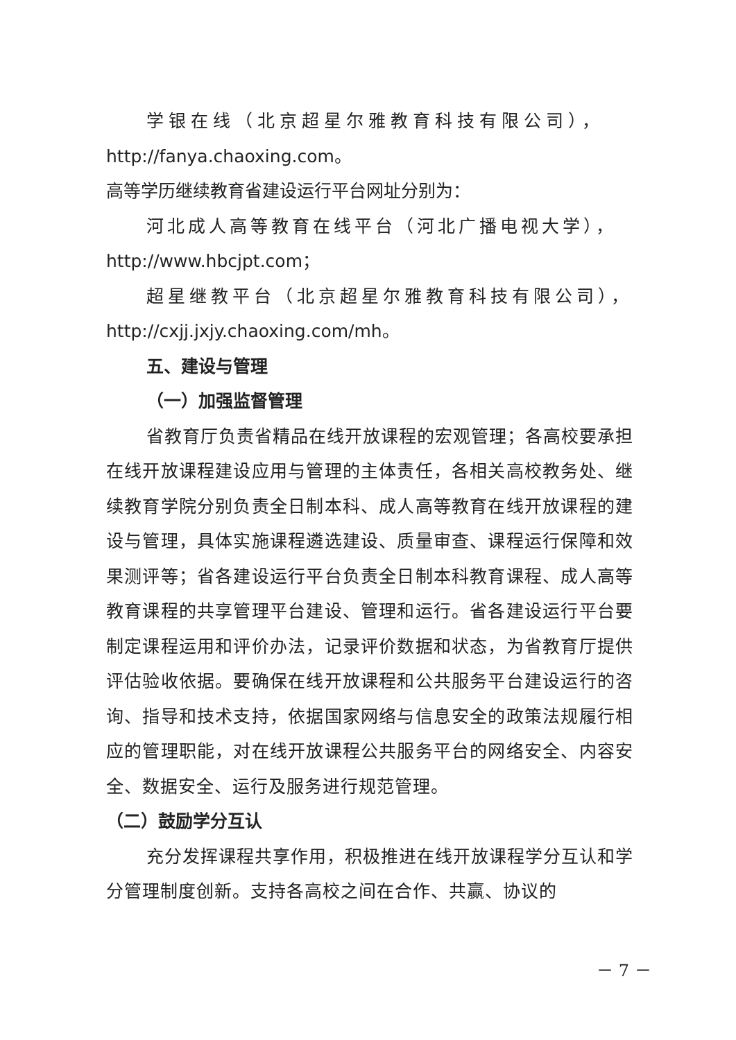学银在线（北京超星尔雅教育科技有限公司），
http://fanya.chaoxing.com。
高等学历继续教育省建设运行平台网址分别为：
河北成人高等教育在线平台（河北广播电视大学），
http://www.hbcjpt.com；
超星继教平台（北京超星尔雅教育科技有限公司），
http://cxjj.jxjy.chaoxing.com/mh。
五、建设与管理
（一）加强监督管理
省教育厅负责省精品在线开放课程的宏观管理；各高校要承担在线开放课程建设应用与管理的主体责任，各相关高校教务处、继续教育学院分别负责全日制本科、成人高等教育在线开放课程的建设与管理，具体实施课程遴选建设、质量审查、课程运行保障和效果测评等；省各建设运行平台负责全日制本科教育课程、成人高等教育课程的共享管理平台建设、管理和运行。省各建设运行平台要制定课程运用和评价办法，记录评价数据和状态，为省教育厅提供评估验收依据。要确保在线开放课程和公共服务平台建设运行的咨询、指导和技术支持，依据国家网络与信息安全的政策法规履行相应的管理职能，对在线开放课程公共服务平台的网络安全、内容安全、数据安全、运行及服务进行规范管理。
（二）鼓励学分互认
充分发挥课程共享作用，积极推进在线开放课程学分互认和学分管理制度创新。支持各高校之间在合作、共赢、协议的
－ 7 －